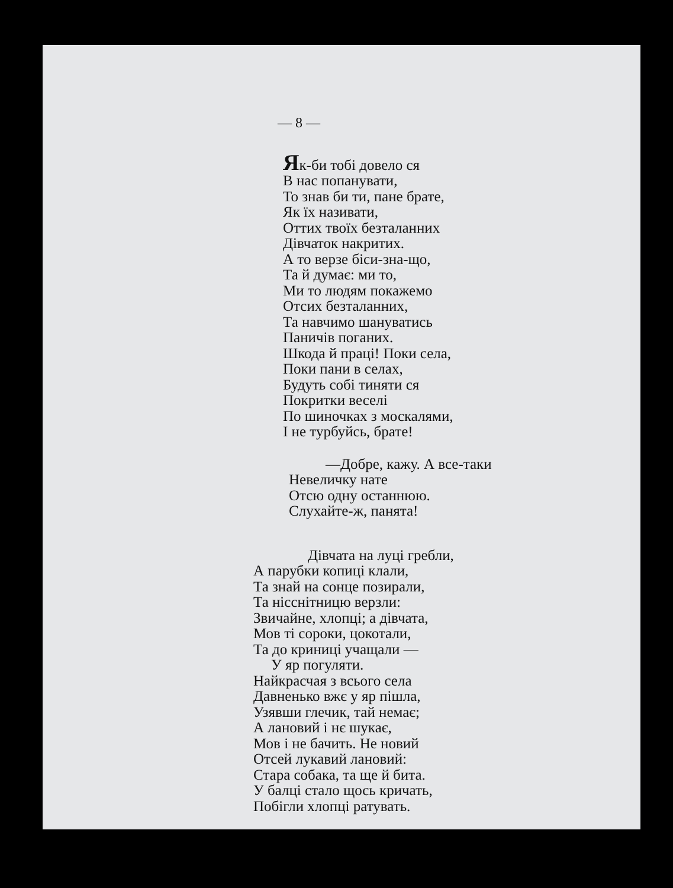— 8 —
Як-би тобі довело ся
В нас попанувати,
То знав би ти, пане брате,
Як їх називати,
Оттих твоїх безталанних
Дівчаток накритих.
А то верзе біси-зна-що,
Та й думає: ми то,
Ми то людям покажемо
Отсих безталанних,
Та навчимо шануватись
Паничів поганих.
Шкода й праці! Поки села,
Поки пани в селах,
Будуть собі тиняти ся
Покритки веселі
По шиночках з москалями,
І не турбуйсь, брате!
—Добре, кажу. А все-таки
Невеличку нате
Отсю одну останнюю.
Слухайте-ж, панята!
Дівчата на луці гребли,
А парубки копиці клали,
Та знай на сонце позирали,
Та нісснітницю верзли:
Звичайне, хлопці; а дівчата,
Мов ті сороки, цокотали,
Та до криниці учащали —
У яр погуляти.
Найкрасчая з всього села
Давненько вжє у яр пішла,
Узявши глечик, тай немає;
А лановий і нє шукає,
Мов і не бачить. Не новий
Отсей лукавий лановий:
Стара собака, та ще й бита.
У балці стало щось кричать,
Побігли хлопці ратувать.